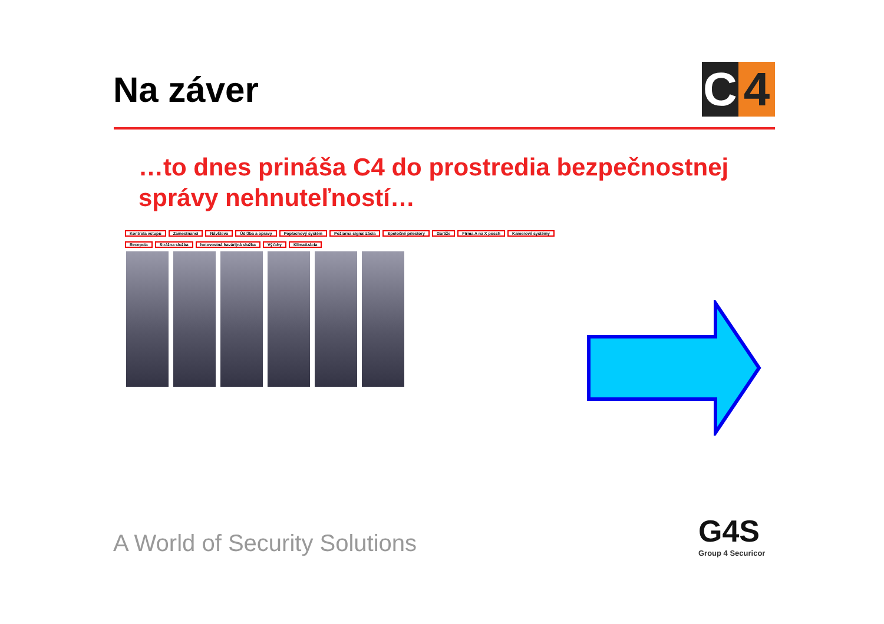Na záver
C 4
…to dnes prináša C4 do prostredia bezpečnostnej správy nehnuteľností…
Kontrola vstupu Zamestnanci Návšteva Údržba a opravy Poplachový systém Požiarna signalizácia Spoločné priestory Garáže Firma A na X posch Kamerové systémy Recepcia Strážna služba hotovostná havárijná služba Výťahy Klimatizácia
A World of Security Solutions G4S
Group 4 Securicor